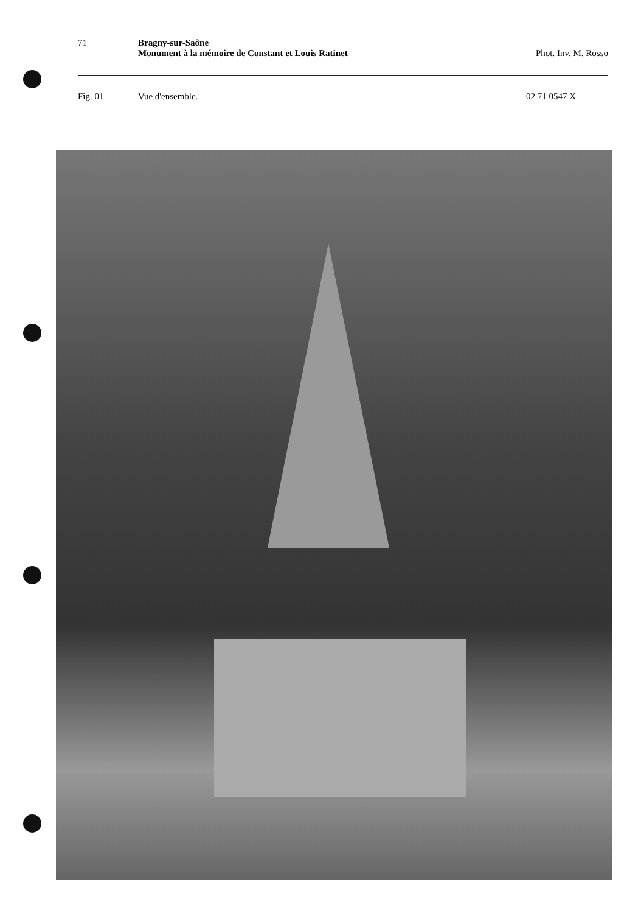71 Bragny-sur-Saône
Monument à la mémoire de Constant et Louis Ratinet
Phot. Inv. M. Rosso
Fig. 01 Vue d'ensemble. 02 71 0547 X